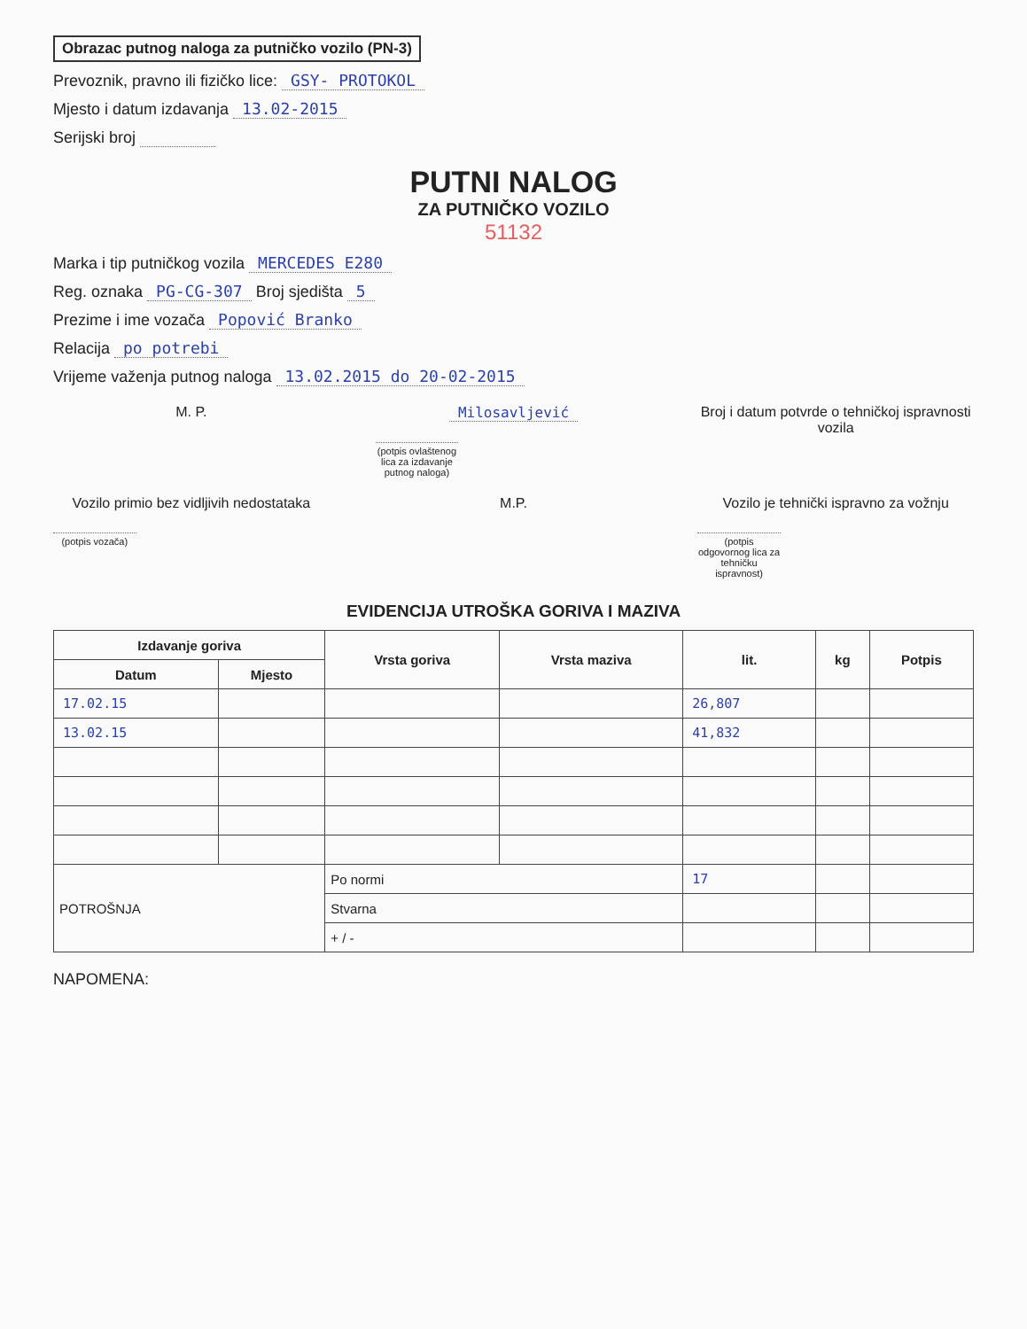Obrazac putnog naloga za putničko vozilo (PN-3)
Prevoznik, pravno ili fizičko lice: GSY- PROTOKOL
Mjesto i datum izdavanja 13.02-2015
Serijski broj
PUTNI NALOG
ZA PUTNIČKO VOZILO
51132
Marka i tip putničkog vozila MERCEDES E280
Reg. oznaka PG-CG-307 Broj sjedišta 5
Prezime i ime vozača Popović Branko
Relacija po potrebi
Vrijeme važenja putnog naloga 13.02.2015 do 20-02-2015
M. P. Milosavljević
(potpis ovlaštenog lica za izdavanje putnog naloga)
Broj i datum potvrde o tehničkoj ispravnosti vozila
Vozilo primio bez vidljivih nedostataka
(potpis vozača)
M.P. Vozilo je tehnički ispravno za vožnju
(potpis odgovornog lica za tehničku ispravnost)
EVIDENCIJA UTROŠKA GORIVA I MAZIVA
| Izdavanje goriva | | Vrsta goriva | Vrsta maziva | lit. | kg | Potpis |
| --- | --- | --- | --- | --- | --- | --- |
| Datum | Mjesto | | | | | |
| 17.02.15 | | | | 26,807 | | |
| 13.02.15 | | | | 41,832 | | |
| POTROŠNJA | | Po normi | | 17 | | |
| | | Stvarna | | | | |
| | | + / - | | | | |
NAPOMENA: